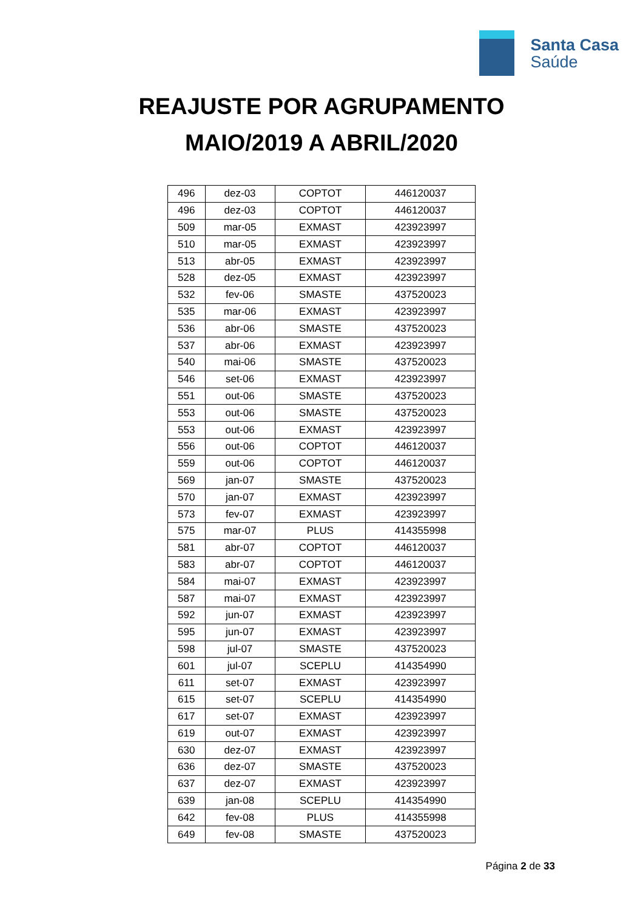Santa Casa
Saúde
REAJUSTE POR AGRUPAMENTO
MAIO/2019 A ABRIL/2020
| 496 | dez-03 | COPTOT | 446120037 |
| 496 | dez-03 | COPTOT | 446120037 |
| 509 | mar-05 | EXMAST | 423923997 |
| 510 | mar-05 | EXMAST | 423923997 |
| 513 | abr-05 | EXMAST | 423923997 |
| 528 | dez-05 | EXMAST | 423923997 |
| 532 | fev-06 | SMASTE | 437520023 |
| 535 | mar-06 | EXMAST | 423923997 |
| 536 | abr-06 | SMASTE | 437520023 |
| 537 | abr-06 | EXMAST | 423923997 |
| 540 | mai-06 | SMASTE | 437520023 |
| 546 | set-06 | EXMAST | 423923997 |
| 551 | out-06 | SMASTE | 437520023 |
| 553 | out-06 | SMASTE | 437520023 |
| 553 | out-06 | EXMAST | 423923997 |
| 556 | out-06 | COPTOT | 446120037 |
| 559 | out-06 | COPTOT | 446120037 |
| 569 | jan-07 | SMASTE | 437520023 |
| 570 | jan-07 | EXMAST | 423923997 |
| 573 | fev-07 | EXMAST | 423923997 |
| 575 | mar-07 | PLUS | 414355998 |
| 581 | abr-07 | COPTOT | 446120037 |
| 583 | abr-07 | COPTOT | 446120037 |
| 584 | mai-07 | EXMAST | 423923997 |
| 587 | mai-07 | EXMAST | 423923997 |
| 592 | jun-07 | EXMAST | 423923997 |
| 595 | jun-07 | EXMAST | 423923997 |
| 598 | jul-07 | SMASTE | 437520023 |
| 601 | jul-07 | SCEPLU | 414354990 |
| 611 | set-07 | EXMAST | 423923997 |
| 615 | set-07 | SCEPLU | 414354990 |
| 617 | set-07 | EXMAST | 423923997 |
| 619 | out-07 | EXMAST | 423923997 |
| 630 | dez-07 | EXMAST | 423923997 |
| 636 | dez-07 | SMASTE | 437520023 |
| 637 | dez-07 | EXMAST | 423923997 |
| 639 | jan-08 | SCEPLU | 414354990 |
| 642 | fev-08 | PLUS | 414355998 |
| 649 | fev-08 | SMASTE | 437520023 |
Página 2 de 33